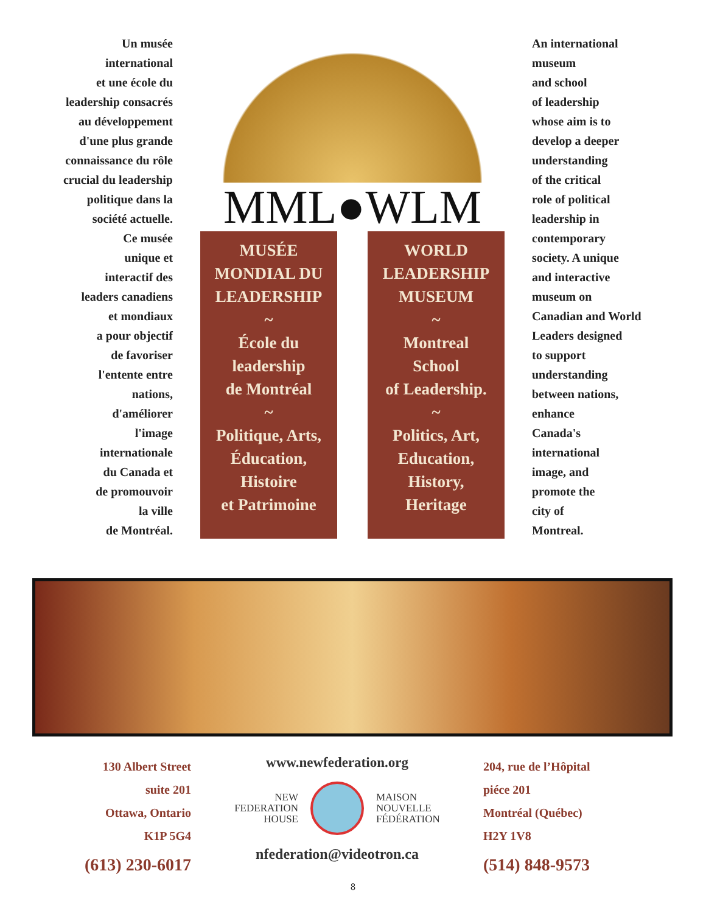Un musée
international
et une école du
leadership consacrés
au développement
d'une plus grande
connaissance du rôle
crucial du leadership
politique dans la
société actuelle.
Ce musée
unique et
interactif des
leaders canadiens
et mondiaux
a pour objectif
de favoriser
l'entente entre
nations,
d'améliorer
l'image
internationale
du Canada et
de promouvoir
la ville
de Montréal.
MML●WLM
MUSÉE
MONDIAL DU
LEADERSHIP
~
École du
leadership
de Montréal
~
Politique, Arts,
Éducation,
Histoire
et Patrimoine
WORLD
LEADERSHIP
MUSEUM
~
Montreal
School
of Leadership.
~
Politics, Art,
Education,
History,
Heritage
An international
museum
and school
of leadership
whose aim is to
develop a deeper
understanding
of the critical
role of political
leadership in
contemporary
society. A unique
and interactive
museum on
Canadian and World
Leaders designed
to support
understanding
between nations,
enhance
Canada's
international
image, and
promote the
city of
Montreal.
130 Albert Street
suite 201
Ottawa, Ontario
K1P 5G4
(613) 230-6017
www.newfederation.org
NEW
FEDERATION
HOUSE
MAISON
NOUVELLE
FÉDÉRATION
nfederation@videotron.ca
204, rue de l’Hôpital
piéce 201
Montréal (Québec)
H2Y 1V8
(514) 848-9573
8